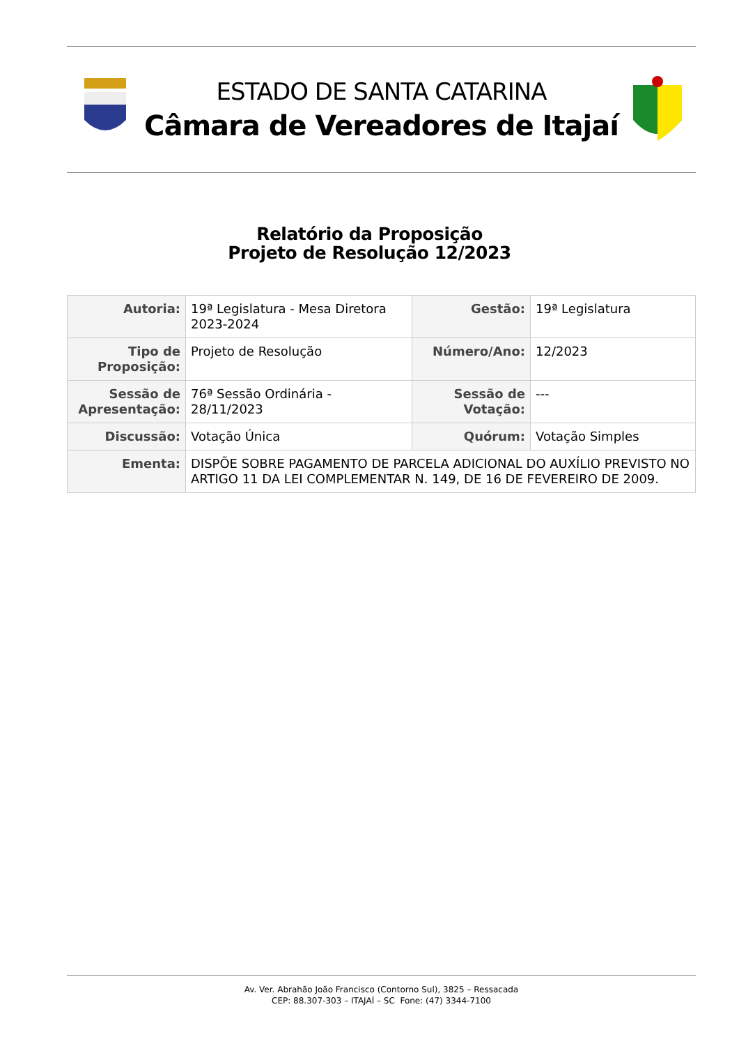ESTADO DE SANTA CATARINA
Câmara de Vereadores de Itajaí
Relatório da Proposição
Projeto de Resolução 12/2023
| Autoria: | 19ª Legislatura - Mesa Diretora 2023-2024 | Gestão: | 19ª Legislatura |
| Tipo de Proposição: | Projeto de Resolução | Número/Ano: | 12/2023 |
| Sessão de Apresentação: | 76ª Sessão Ordinária - 28/11/2023 | Sessão de Votação: | --- |
| Discussão: | Votação Única | Quórum: | Votação Simples |
| Ementa: | DISPÕE SOBRE PAGAMENTO DE PARCELA ADICIONAL DO AUXÍLIO PREVISTO NO ARTIGO 11 DA LEI COMPLEMENTAR N. 149, DE 16 DE FEVEREIRO DE 2009. | | |
Av. Ver. Abrahão João Francisco (Contorno Sul), 3825 – Ressacada
CEP: 88.307-303 – ITAJAÍ – SC Fone: (47) 3344-7100